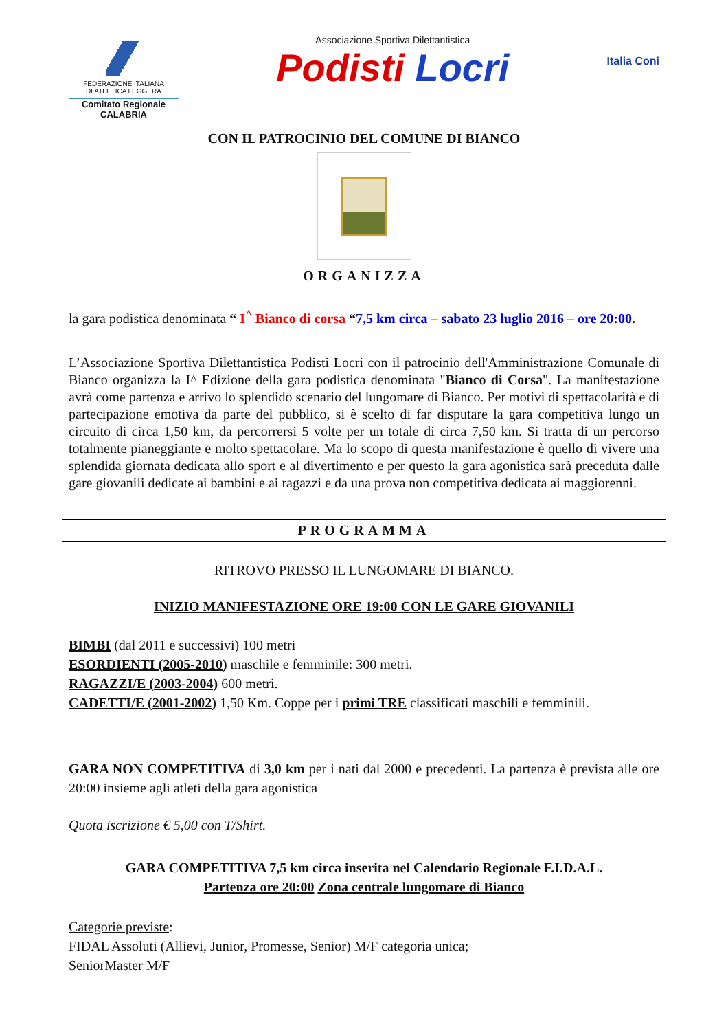FEDERAZIONE ITALIANA
DI ATLETICA LEGGERA
Comitato Regionale CALABRIA
Associazione Sportiva Dilettantistica
Podisti Locri
Italia Coni
CON IL PATROCINIO DEL COMUNE DI BIANCO
ORGANIZZA
la gara podistica denominata “ I<sup>^</sup> Bianco di corsa “7,5 km circa – sabato 23 luglio 2016 – ore 20:00.
L’Associazione Sportiva Dilettantistica Podisti Locri con il patrocinio dell'Amministrazione Comunale di Bianco organizza la I^ Edizione della gara podistica denominata "Bianco di Corsa". La manifestazione avrà come partenza e arrivo lo splendido scenario del lungomare di Bianco. Per motivi di spettacolarità e di partecipazione emotiva da parte del pubblico, si è scelto di far disputare la gara competitiva lungo un circuito di circa 1,50 km, da percorrersi 5 volte per un totale di circa 7,50 km. Si tratta di un percorso totalmente pianeggiante e molto spettacolare. Ma lo scopo di questa manifestazione è quello di vivere una splendida giornata dedicata allo sport e al divertimento e per questo la gara agonistica sarà preceduta dalle gare giovanili dedicate ai bambini e ai ragazzi e da una prova non competitiva dedicata ai maggiorenni.
PROGRAMMA
RITROVO PRESSO IL LUNGOMARE DI BIANCO.
INIZIO MANIFESTAZIONE ORE 19:00 CON LE GARE GIOVANILI
BIMBI (dal 2011 e successivi) 100 metri
ESORDIENTI (2005-2010) maschile e femminile: 300 metri.
RAGAZZI/E (2003-2004) 600 metri.
CADETTI/E (2001-2002) 1,50 Km. Coppe per i primi TRE classificati maschili e femminili.
GARA NON COMPETITIVA di 3,0 km per i nati dal 2000 e precedenti. La partenza è prevista alle ore 20:00 insieme agli atleti della gara agonistica
Quota iscrizione € 5,00 con T/Shirt.
GARA COMPETITIVA 7,5 km circa inserita nel Calendario Regionale F.I.D.A.L.
Partenza ore 20:00 Zona centrale lungomare di Bianco
Categorie previste:
FIDAL Assoluti (Allievi, Junior, Promesse, Senior) M/F categoria unica;
SeniorMaster M/F